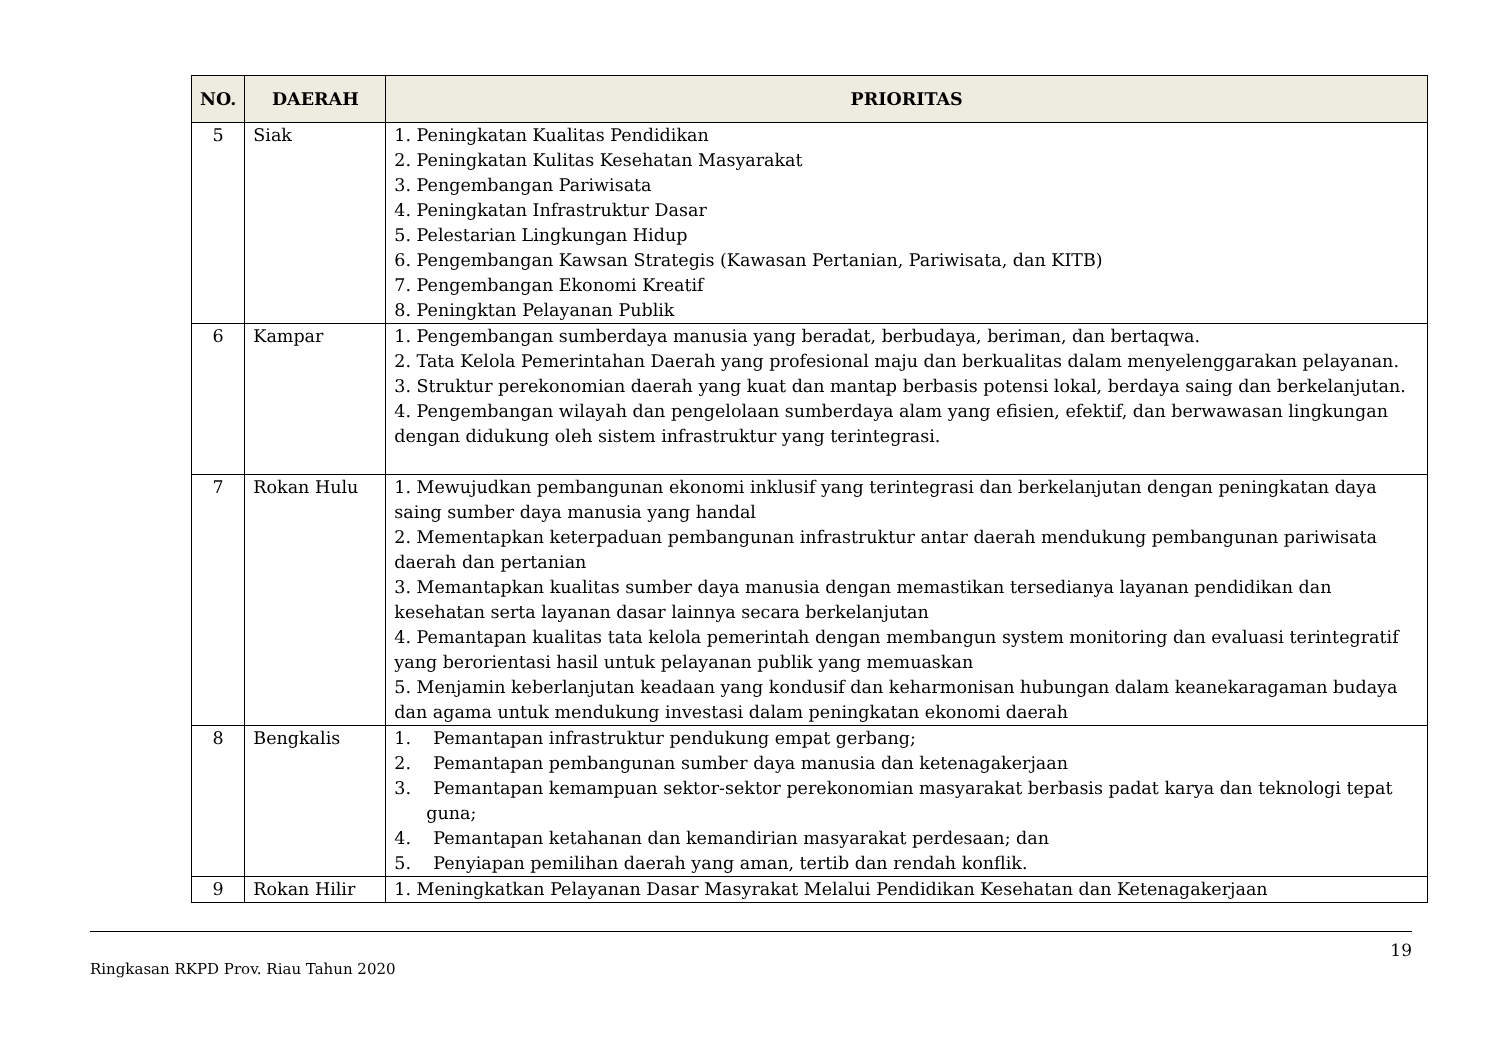| NO. | DAERAH | PRIORITAS |
| --- | --- | --- |
| 5 | Siak | 1. Peningkatan Kualitas Pendidikan 2. Peningkatan Kulitas Kesehatan Masyarakat 3. Pengembangan Pariwisata 4. Peningkatan Infrastruktur Dasar 5. Pelestarian Lingkungan Hidup 6. Pengembangan Kawsan Strategis (Kawasan Pertanian, Pariwisata, dan KITB) 7. Pengembangan Ekonomi Kreatif 8. Peningktan Pelayanan Publik |
| 6 | Kampar | 1. Pengembangan sumberdaya manusia yang beradat, berbudaya, beriman, dan bertaqwa. 2. Tata Kelola Pemerintahan Daerah yang profesional maju dan berkualitas dalam menyelenggarakan pelayanan. 3. Struktur perekonomian daerah yang kuat dan mantap berbasis potensi lokal, berdaya saing dan berkelanjutan. 4. Pengembangan wilayah dan pengelolaan sumberdaya alam yang efisien, efektif, dan berwawasan lingkungan dengan didukung oleh sistem infrastruktur yang terintegrasi. |
| 7 | Rokan Hulu | 1. Mewujudkan pembangunan ekonomi inklusif yang terintegrasi dan berkelanjutan dengan peningkatan daya saing sumber daya manusia yang handal 2. Mementapkan keterpaduan pembangunan infrastruktur antar daerah mendukung pembangunan pariwisata daerah dan pertanian 3. Memantapkan kualitas sumber daya manusia dengan memastikan tersedianya layanan pendidikan dan kesehatan serta layanan dasar lainnya secara berkelanjutan 4. Pemantapan kualitas tata kelola pemerintah dengan membangun system monitoring dan evaluasi terintegratif yang berorientasi hasil untuk pelayanan publik yang memuaskan 5. Menjamin keberlanjutan keadaan yang kondusif dan keharmonisan hubungan dalam keanekaragaman budaya dan agama untuk mendukung investasi dalam peningkatan ekonomi daerah |
| 8 | Bengkalis | 1. Pemantapan infrastruktur pendukung empat gerbang; 2. Pemantapan pembangunan sumber daya manusia dan ketenagakerjaan 3. Pemantapan kemampuan sektor-sektor perekonomian masyarakat berbasis padat karya dan teknologi tepat guna; 4. Pemantapan ketahanan dan kemandirian masyarakat perdesaan; dan 5. Penyiapan pemilihan daerah yang aman, tertib dan rendah konflik. |
| 9 | Rokan Hilir | 1. Meningkatkan Pelayanan Dasar Masyrakat Melalui Pendidikan Kesehatan dan Ketenagakerjaan |
19
Ringkasan RKPD Prov. Riau Tahun 2020